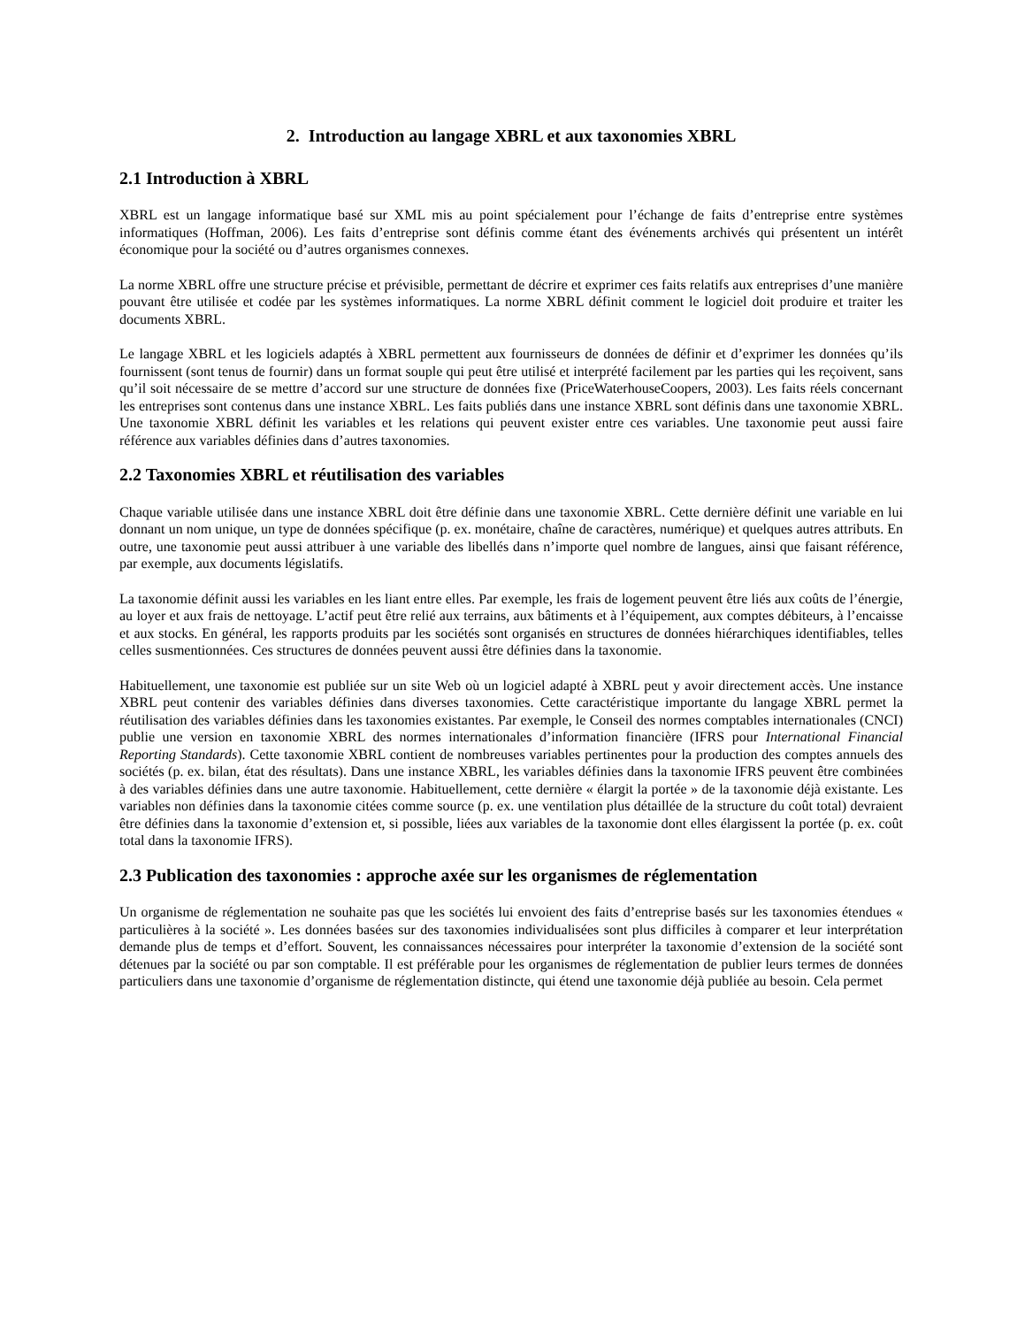2. Introduction au langage XBRL et aux taxonomies XBRL
2.1 Introduction à XBRL
XBRL est un langage informatique basé sur XML mis au point spécialement pour l’échange de faits d’entreprise entre systèmes informatiques (Hoffman, 2006). Les faits d’entreprise sont définis comme étant des événements archivés qui présentent un intérêt économique pour la société ou d’autres organismes connexes.
La norme XBRL offre une structure précise et prévisible, permettant de décrire et exprimer ces faits relatifs aux entreprises d’une manière pouvant être utilisée et codée par les systèmes informatiques. La norme XBRL définit comment le logiciel doit produire et traiter les documents XBRL.
Le langage XBRL et les logiciels adaptés à XBRL permettent aux fournisseurs de données de définir et d’exprimer les données qu’ils fournissent (sont tenus de fournir) dans un format souple qui peut être utilisé et interprété facilement par les parties qui les reçoivent, sans qu’il soit nécessaire de se mettre d’accord sur une structure de données fixe (PriceWaterhouseCoopers, 2003). Les faits réels concernant les entreprises sont contenus dans une instance XBRL. Les faits publiés dans une instance XBRL sont définis dans une taxonomie XBRL. Une taxonomie XBRL définit les variables et les relations qui peuvent exister entre ces variables. Une taxonomie peut aussi faire référence aux variables définies dans d’autres taxonomies.
2.2 Taxonomies XBRL et réutilisation des variables
Chaque variable utilisée dans une instance XBRL doit être définie dans une taxonomie XBRL. Cette dernière définit une variable en lui donnant un nom unique, un type de données spécifique (p. ex. monétaire, chaîne de caractères, numérique) et quelques autres attributs. En outre, une taxonomie peut aussi attribuer à une variable des libellés dans n’importe quel nombre de langues, ainsi que faisant référence, par exemple, aux documents législatifs.
La taxonomie définit aussi les variables en les liant entre elles. Par exemple, les frais de logement peuvent être liés aux coûts de l’énergie, au loyer et aux frais de nettoyage. L’actif peut être relié aux terrains, aux bâtiments et à l’équipement, aux comptes débiteurs, à l’encaisse et aux stocks. En général, les rapports produits par les sociétés sont organisés en structures de données hiérarchiques identifiables, telles celles susmentionnées. Ces structures de données peuvent aussi être définies dans la taxonomie.
Habituellement, une taxonomie est publiée sur un site Web où un logiciel adapté à XBRL peut y avoir directement accès. Une instance XBRL peut contenir des variables définies dans diverses taxonomies. Cette caractéristique importante du langage XBRL permet la réutilisation des variables définies dans les taxonomies existantes. Par exemple, le Conseil des normes comptables internationales (CNCI) publie une version en taxonomie XBRL des normes internationales d’information financière (IFRS pour International Financial Reporting Standards). Cette taxonomie XBRL contient de nombreuses variables pertinentes pour la production des comptes annuels des sociétés (p. ex. bilan, état des résultats). Dans une instance XBRL, les variables définies dans la taxonomie IFRS peuvent être combinées à des variables définies dans une autre taxonomie. Habituellement, cette dernière « élargit la portée » de la taxonomie déjà existante. Les variables non définies dans la taxonomie citées comme source (p. ex. une ventilation plus détaillée de la structure du coût total) devraient être définies dans la taxonomie d’extension et, si possible, liées aux variables de la taxonomie dont elles élargissent la portée (p. ex. coût total dans la taxonomie IFRS).
2.3 Publication des taxonomies : approche axée sur les organismes de réglementation
Un organisme de réglementation ne souhaite pas que les sociétés lui envoient des faits d’entreprise basés sur les taxonomies étendues « particulières à la société ». Les données basées sur des taxonomies individualisées sont plus difficiles à comparer et leur interprétation demande plus de temps et d’effort. Souvent, les connaissances nécessaires pour interpréter la taxonomie d’extension de la société sont détenues par la société ou par son comptable. Il est préférable pour les organismes de réglementation de publier leurs termes de données particuliers dans une taxonomie d’organisme de réglementation distincte, qui étend une taxonomie déjà publiée au besoin. Cela permet